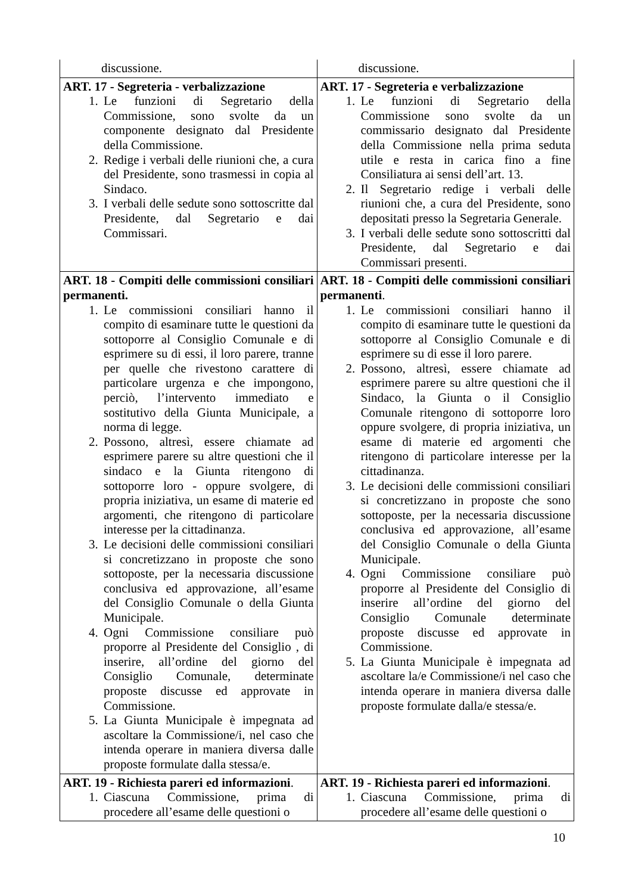| discussione. | discussione. |
| ART. 17 - Segreteria - verbalizzazione 1. Le funzioni di Segretario della Commissione, sono svolte da un componente designato dal Presidente della Commissione. 2. Redige i verbali delle riunioni che, a cura del Presidente, sono trasmessi in copia al Sindaco. 3. I verbali delle sedute sono sottoscritte dal Presidente, dal Segretario e dai Commissari. | ART. 17 - Segreteria e verbalizzazione 1. Le funzioni di Segretario della Commissione sono svolte da un commissario designato dal Presidente della Commissione nella prima seduta utile e resta in carica fino a fine Consiliatura ai sensi dell’art. 13. 2. Il Segretario redige i verbali delle riunioni che, a cura del Presidente, sono depositati presso la Segretaria Generale. 3. I verbali delle sedute sono sottoscritti dal Presidente, dal Segretario e dai Commissari presenti. |
| ART. 18 - Compiti delle commissioni consiliari permanenti. 1. Le commissioni consiliari hanno il compito di esaminare tutte le questioni da sottoporre al Consiglio Comunale e di esprimere su di essi, il loro parere, tranne per quelle che rivestono carattere di particolare urgenza e che impongono, perciò, l’intervento immediato e sostitutivo della Giunta Municipale, a norma di legge. 2. Possono, altresì, essere chiamate ad esprimere parere su altre questioni che il sindaco e la Giunta ritengono di sottoporre loro - oppure svolgere, di propria iniziativa, un esame di materie ed argomenti, che ritengono di particolare interesse per la cittadinanza. 3. Le decisioni delle commissioni consiliari si concretizzano in proposte che sono sottoposte, per la necessaria discussione conclusiva ed approvazione, all’esame del Consiglio Comunale o della Giunta Municipale. 4. Ogni Commissione consiliare può proporre al Presidente del Consiglio , di inserire, all’ordine del giorno del Consiglio Comunale, determinate proposte discusse ed approvate in Commissione. 5. La Giunta Municipale è impegnata ad ascoltare la Commissione/i, nel caso che intenda operare in maniera diversa dalle proposte formulate dalla stessa/e. | ART. 18 - Compiti delle commissioni consiliari permanenti . 1. Le commissioni consiliari hanno il compito di esaminare tutte le questioni da sottoporre al Consiglio Comunale e di esprimere su di esse il loro parere. 2. Possono, altresì, essere chiamate ad esprimere parere su altre questioni che il Sindaco, la Giunta o il Consiglio Comunale ritengono di sottoporre loro oppure svolgere, di propria iniziativa, un esame di materie ed argomenti che ritengono di particolare interesse per la cittadinanza. 3. Le decisioni delle commissioni consiliari si concretizzano in proposte che sono sottoposte, per la necessaria discussione conclusiva ed approvazione, all’esame del Consiglio Comunale o della Giunta Municipale. 4. Ogni Commissione consiliare può proporre al Presidente del Consiglio di inserire all’ordine del giorno del Consiglio Comunale determinate proposte discusse ed approvate in Commissione. 5. La Giunta Municipale è impegnata ad ascoltare la/e Commissione/i nel caso che intenda operare in maniera diversa dalle proposte formulate dalla/e stessa/e. |
| ART. 19 - Richiesta pareri ed informazioni . 1. Ciascuna Commissione, prima di procedere all’esame delle questioni o | ART. 19 - Richiesta pareri ed informazioni . 1. Ciascuna Commissione, prima di procedere all’esame delle questioni o |
10